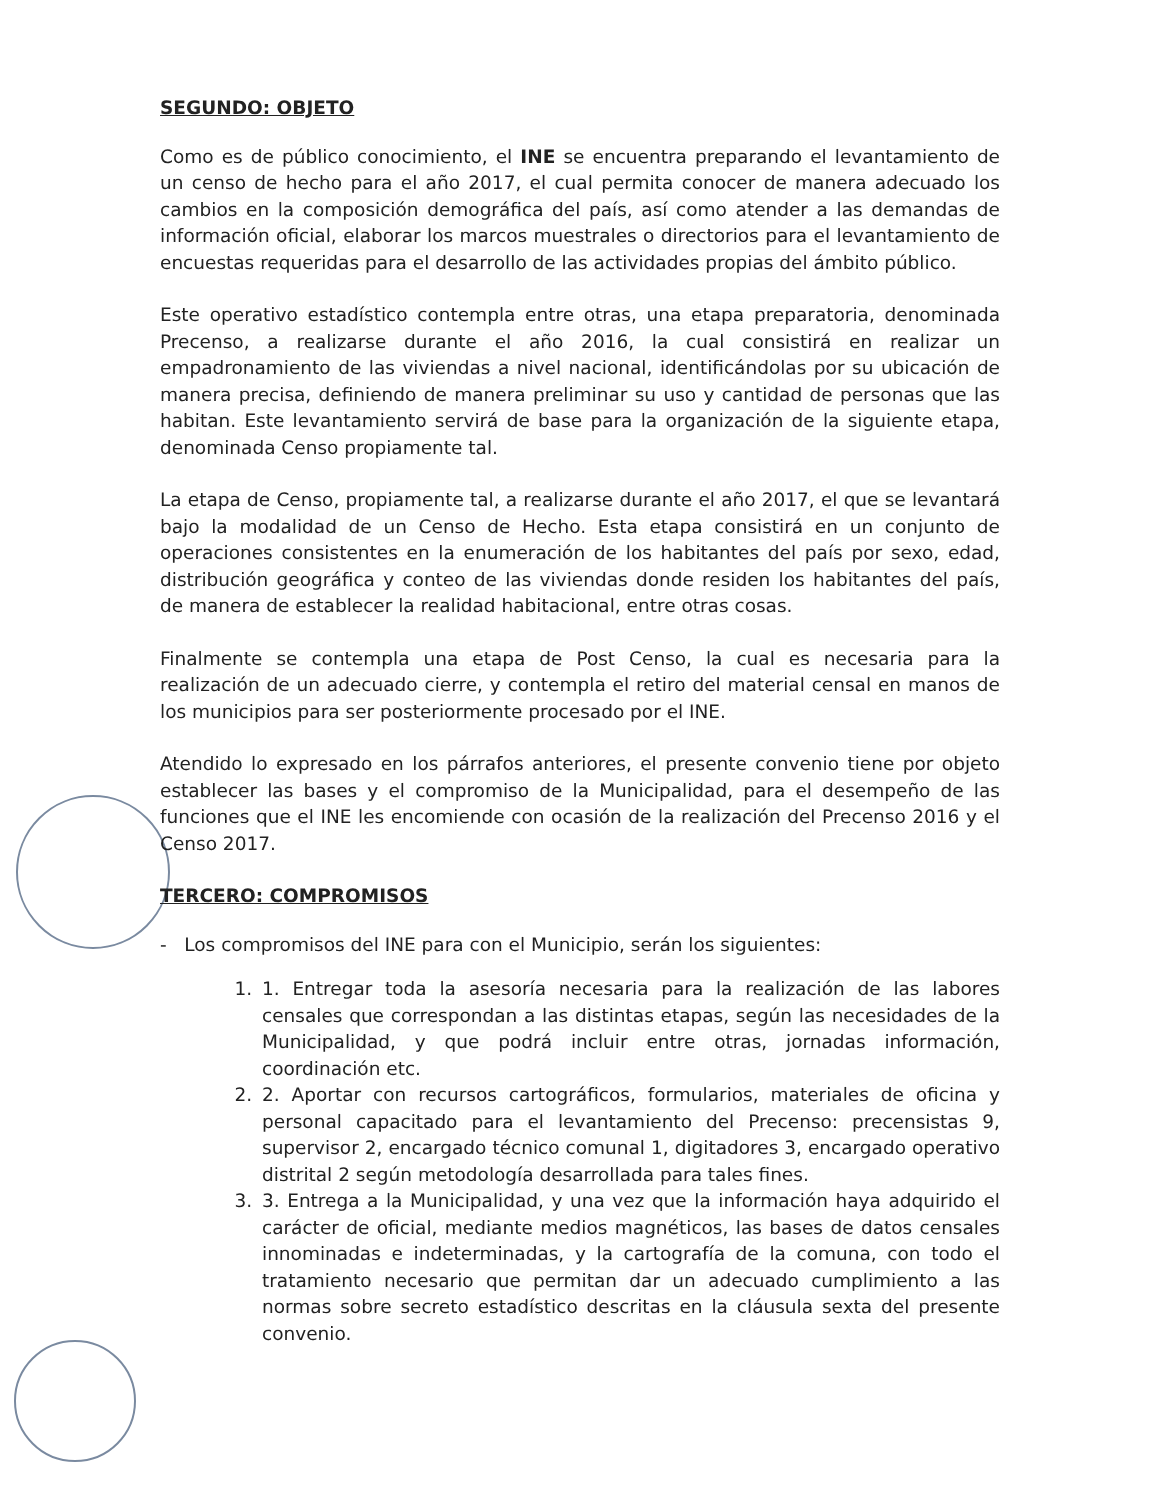SEGUNDO: OBJETO
Como es de público conocimiento, el INE se encuentra preparando el levantamiento de un censo de hecho para el año 2017, el cual permita conocer de manera adecuado los cambios en la composición demográfica del país, así como atender a las demandas de información oficial, elaborar los marcos muestrales o directorios para el levantamiento de encuestas requeridas para el desarrollo de las actividades propias del ámbito público.
Este operativo estadístico contempla entre otras, una etapa preparatoria, denominada Precenso, a realizarse durante el año 2016, la cual consistirá en realizar un empadronamiento de las viviendas a nivel nacional, identificándolas por su ubicación de manera precisa, definiendo de manera preliminar su uso y cantidad de personas que las habitan. Este levantamiento servirá de base para la organización de la siguiente etapa, denominada Censo propiamente tal.
La etapa de Censo, propiamente tal, a realizarse durante el año 2017, el que se levantará bajo la modalidad de un Censo de Hecho. Esta etapa consistirá en un conjunto de operaciones consistentes en la enumeración de los habitantes del país por sexo, edad, distribución geográfica y conteo de las viviendas donde residen los habitantes del país, de manera de establecer la realidad habitacional, entre otras cosas.
Finalmente se contempla una etapa de Post Censo, la cual es necesaria para la realización de un adecuado cierre, y contempla el retiro del material censal en manos de los municipios para ser posteriormente procesado por el INE.
Atendido lo expresado en los párrafos anteriores, el presente convenio tiene por objeto establecer las bases y el compromiso de la Municipalidad, para el desempeño de las funciones que el INE les encomiende con ocasión de la realización del Precenso 2016 y el Censo 2017.
TERCERO: COMPROMISOS
- Los compromisos del INE para con el Municipio, serán los siguientes:
1. 1. Entregar toda la asesoría necesaria para la realización de las labores censales que correspondan a las distintas etapas, según las necesidades de la Municipalidad, y que podrá incluir entre otras, jornadas información, coordinación etc.
2. 2. Aportar con recursos cartográficos, formularios, materiales de oficina y personal capacitado para el levantamiento del Precenso: precensistas 9, supervisor 2, encargado técnico comunal 1, digitadores 3, encargado operativo distrital 2 según metodología desarrollada para tales fines.
3. 3. Entrega a la Municipalidad, y una vez que la información haya adquirido el carácter de oficial, mediante medios magnéticos, las bases de datos censales innominadas e indeterminadas, y la cartografía de la comuna, con todo el tratamiento necesario que permitan dar un adecuado cumplimiento a las normas sobre secreto estadístico descritas en la cláusula sexta del presente convenio.